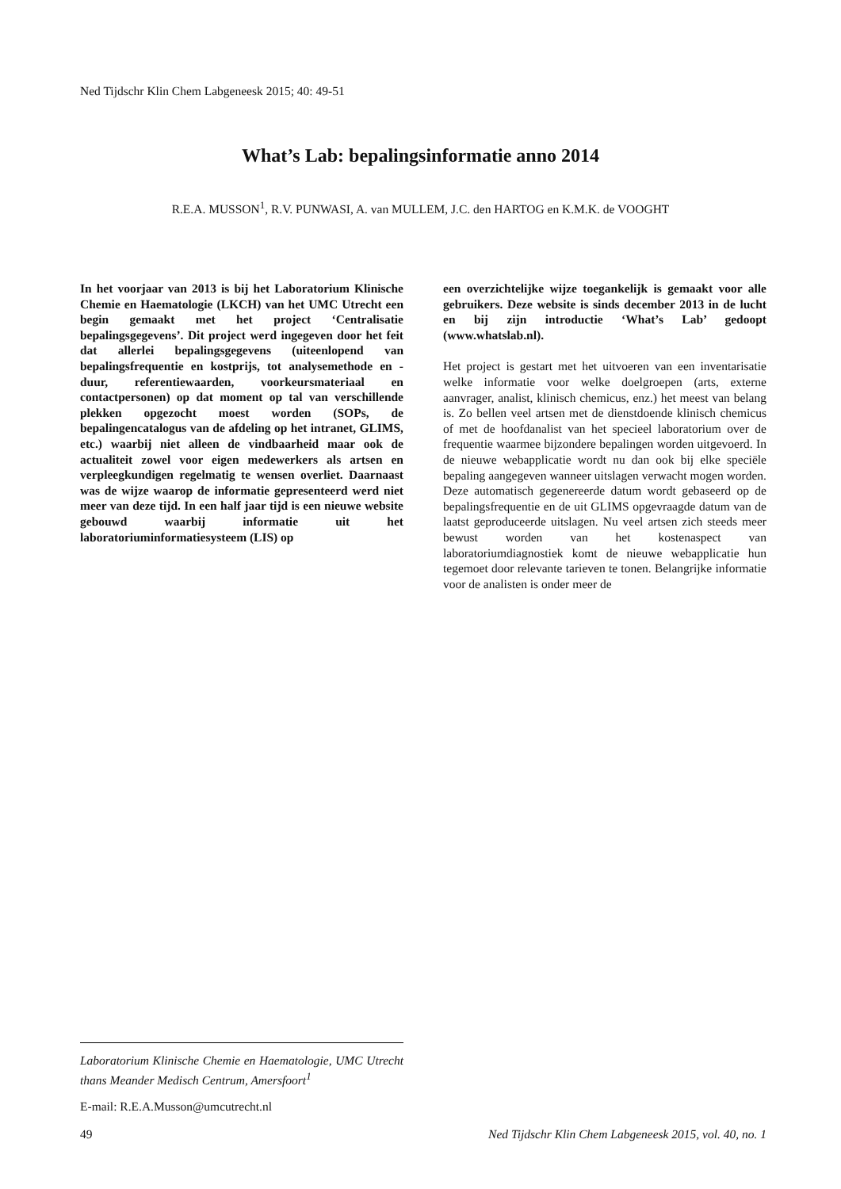Ned Tijdschr Klin Chem Labgeneesk 2015; 40: 49-51
What’s Lab: bepalingsinformatie anno 2014
R.E.A. MUSSON<sup>1</sup>, R.V. PUNWASI, A. van MULLEM, J.C. den HARTOG en K.M.K. de VOOGHT
In het voorjaar van 2013 is bij het Laboratorium Klinische Chemie en Haematologie (LKCH) van het UMC Utrecht een begin gemaakt met het project ‘Centralisatie bepalingsgegevens’. Dit project werd ingegeven door het feit dat allerlei bepalingsgegevens (uiteenlopend van bepalingsfrequentie en kostprijs, tot analysemethode en -duur, referentiewaarden, voorkeursmateriaal en contactpersonen) op dat moment op tal van verschillende plekken opgezocht moest worden (SOPs, de bepalingencatalogus van de afdeling op het intranet, GLIMS, etc.) waarbij niet alleen de vindbaarheid maar ook de actualiteit zowel voor eigen medewerkers als artsen en verpleegkundigen regelmatig te wensen overliet. Daarnaast was de wijze waarop de informatie gepresenteerd werd niet meer van deze tijd. In een half jaar tijd is een nieuwe website gebouwd waarbij informatie uit het laboratoriuminformatiesysteem (LIS) op
een overzichtelijke wijze toegankelijk is gemaakt voor alle gebruikers. Deze website is sinds december 2013 in de lucht en bij zijn introductie ‘What’s Lab’ gedoopt (www.whatslab.nl).
Het project is gestart met het uitvoeren van een inventarisatie welke informatie voor welke doelgroepen (arts, externe aanvrager, analist, klinisch chemicus, enz.) het meest van belang is. Zo bellen veel artsen met de dienstdoende klinisch chemicus of met de hoofdanalist van het specieel laboratorium over de frequentie waarmee bijzondere bepalingen worden uitgevoerd. In de nieuwe webapplicatie wordt nu dan ook bij elke speciële bepaling aangegeven wanneer uitslagen verwacht mogen worden. Deze automatisch gegenereerde datum wordt gebaseerd op de bepalingsfrequentie en de uit GLIMS opgevraagde datum van de laatst geproduceerde uitslagen. Nu veel artsen zich steeds meer bewust worden van het kostenaspect van laboratoriumdiagnostiek komt de nieuwe webapplicatie hun tegemoet door relevante tarieven te tonen. Belangrijke informatie voor de analisten is onder meer de
Laboratorium Klinische Chemie en Haematologie, UMC Utrecht thans Meander Medisch Centrum, Amersfoort<sup>1</sup>
E-mail: R.E.A.Musson@umcutrecht.nl
49 Ned Tijdschr Klin Chem Labgeneesk 2015, vol. 40, no. 1